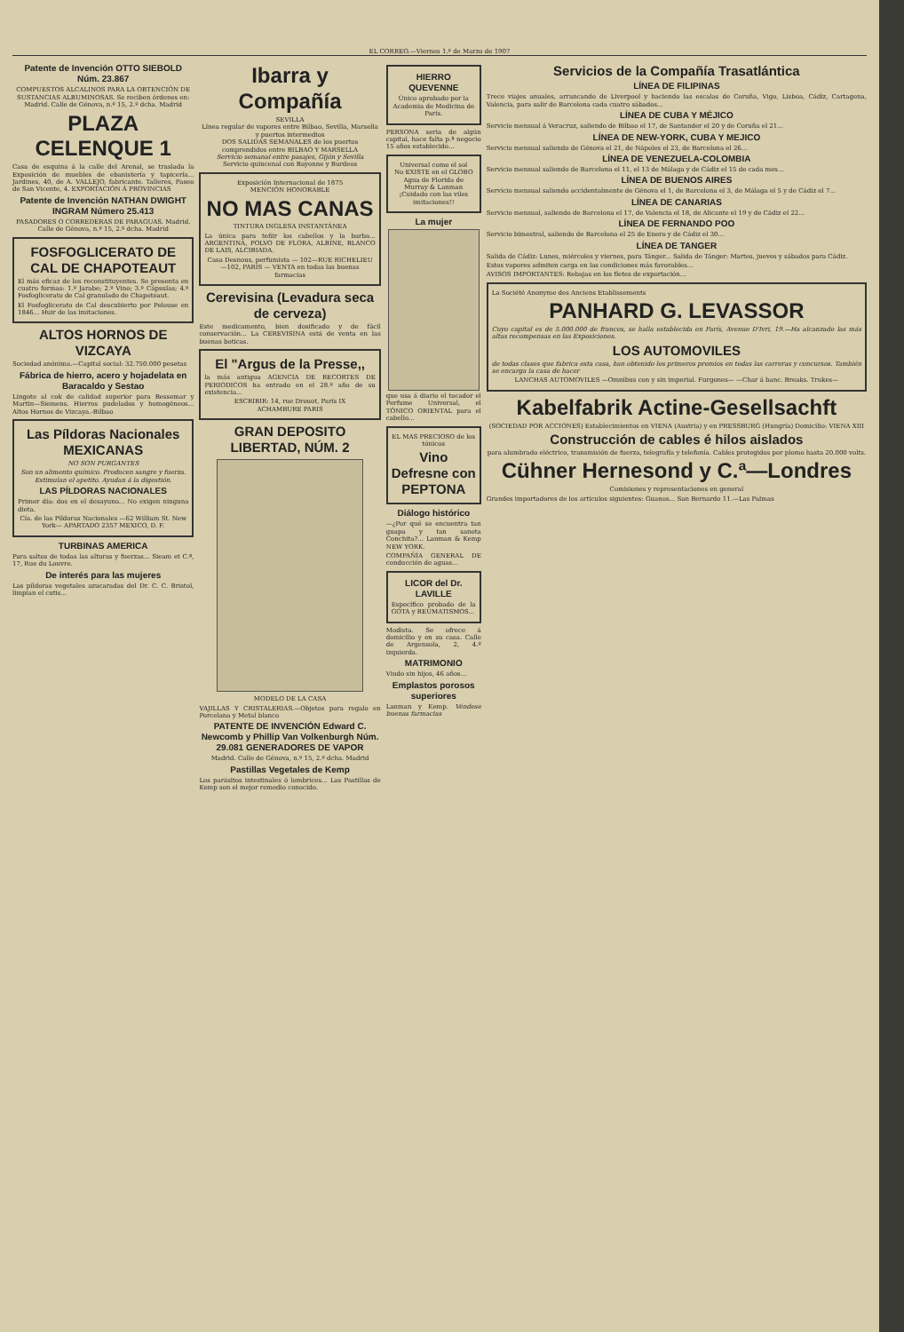EL CORREO.—Viernes 1.º de Marzo de 1907
Patente de Invención OTTO SIEBOLD Núm. 23.867
COMPUESTOS ALCALINOS PARA LA OBTENCIÓN DE SUSTANCIAS ALBUMINOSAS. Se reciben órdenes en: Madrid. Calle de Génova, n.º 15, 2.º dcha. Madrid
PLAZA CELENQUE 1
Casa de esquina á la calle del Arenal, se traslada la Exposición de muebles de ebanistería y tapicería... Jardines, 40, de A. VALLEJO, fabricante. Talleres, Paseo de San Vicente, 4. EXPORTACIÓN Á PROVINCIAS
Patente de Invención NATHAN DWIGHT INGRAM Número 25.413
PASADORES O CORREDERAS DE PARAGUAS. Madrid. Calle de Génova, n.º 15, 2.º dcha. Madrid
FOSFOGLICERATO DE CAL DE CHAPOTEAUT
El más eficaz de los reconstituyentes. Se presenta en cuatro formas: 1.º Jarabe; 2.º Vino; 3.º Cápsulas; 4.º Fosfoglicerato de Cal granulado de Chapoteaut.
El Fosfoglicerato de Cal descubierto por Pelouse en 1846... Huir de las imitaciones.
ALTOS HORNOS DE VIZCAYA
Sociedad anónima.—Capital social: 32.750.000 pesetas
Fábrica de hierro, acero y hojadelata en Baracaldo y Sestao
Lingote al cok de calidad superior para Bessemar y Martin—Siemens. Hierros pudelados y homogéneos... Altos Hornos de Vizcaya.-Bilbao
Las Píldoras Nacionales MEXICANAS
NO SON PURGANTES
Son un alimento químico. Producen sangre y fuerza. Estimulan el apetito. Ayudan á la digestión.
LAS PÍLDORAS NACIONALES
Primer día: dos en el desayuno... No exigen ninguna dieta.
Cía. de las Píldoras Nacionales —62 William St. New York— APARTADO 2357 MEXICO, D. F.
TURBINAS AMERICA
Para saltos de todas las alturas y fuerzas... Sieam et C.ª, 17, Rue du Louvre.
De interés para las mujeres
Las píldoras vegetales azucaradas del Dr. C. C. Bristol, limpian el cutis...
Ibarra y Compañía
SEVILLA
Línea regular de vapores entre Bilbao, Sevilla, Marsella y puertos intermedios
DOS SALIDAS SEMANALES de los puertos comprendidos entre BILBAO Y MARSELLA
Servicio semanal entre pasajes, Gijón y Sevilla
Servicio quincenal con Bayonne y Burdeos
Exposición Internacional de 1875
MENCIÓN HONORABLE
NO MAS CANAS
TINTURA INGLESA INSTANTÁNEA
La única para teñir los cabellos y la barba... ARGENTINA, POLVO DE FLORA, ALBINE, BLANCO DE LAIS, ALCIBIADA.
Casa Desnous, perfumista — 102—RUE RICHELIEU—102, PARIS — VENTA en todas las buenas farmacias
Cerevisina (Levadura seca de cerveza)
Este medicamento, bien dosificado y de fácil conservación... La CEREVISINA está de venta en las buenas boticas.
El "Argus de la Presse,,
la más antigua AGENCIA DE RECORTES DE PERIODICOS ha entrado en el 28.º año de su existencia...
ESCRIBIR: 14, rue Drouot, París IX
ACHAMBURE PARIS
GRAN DEPOSITO LIBERTAD, NÚM. 2
MODELO DE LA CASA
VAJILLAS Y CRISTALERIAS.—Objetos para regalo en Porcelana y Metal blanco
PATENTE DE INVENCIÓN Edward C. Newcomb y Phillip Van Volkenburgh Núm. 29.081 GENERADORES DE VAPOR
Madrid. Calle de Génova, n.º 15, 2.º dcha. Madrid
Pastillas Vegetales de Kemp
Los parásitos intestinales ó lombrices... Las Pastillas de Kemp son el mejor remedio conocido.
HIERRO QUEVENNE
Único aprobado por la Academia de Medicina de París.
PERSONA seria de algún capital, hace falta p.ª negocio 15 años establecido...
Universal como el sol
No EXISTE en el GLOBO
Agua de Florida de Murray & Lanman
¡Cuidado con las viles imitaciones!!
La mujer
que usa á diario el tocador el Perfume Universal, el TÓNICO ORIENTAL para el cabello...
EL MAS PRECIOSO de los tónicos
Vino Defresne con PEPTONA
Diálogo histórico
—¿Por qué se encuentra tan guapa y tan sanota Conchita?... Lanman & Kemp NEW YORK.
COMPAÑÍA GENERAL DE conducción de aguas...
LICOR del Dr. LAVILLE
Específico probado de la GOTA y REUMATISMOS...
Modista. Se ofrece á domicilio y en su casa. Calle de Argensola, 2, 4.º izquierda.
MATRIMONIO
Viudo sin hijos, 46 años...
Emplastos porosos superiores
Lanman y Kemp. Véndese buenas farmacias
Servicios de la Compañía Trasatlántica
LÍNEA DE FILIPINAS
Trece viajes anuales, arrancando de Liverpool y haciendo las escalas de Coruña, Vigo, Lisboa, Cádiz, Cartagena, Valencia, para salir de Barcelona cada cuatro sábados...
LÍNEA DE CUBA Y MÉJICO
Servicio mensual á Veracruz, saliendo de Bilbao el 17, de Santander el 20 y de Coruña el 21...
LÍNEA DE NEW-YORK, CUBA Y MEJICO
Servicio mensual saliendo de Génova el 21, de Nápoles el 23, de Barcelona el 26...
LÍNEA DE VENEZUELA-COLOMBIA
Servicio mensual saliendo de Barcelona el 11, el 13 de Málaga y de Cádiz el 15 de cada mes...
LÍNEA DE BUENOS AIRES
Servicio mensual saliendo accidentalmente de Génova el 1, de Barcelona el 3, de Málaga el 5 y de Cádiz el 7...
LÍNEA DE CANARIAS
Servicio mensual, saliendo de Barcelona el 17, de Valencia el 18, de Alicante el 19 y de Cádiz el 22...
LÍNEA DE FERNANDO POO
Servicio bimestral, saliendo de Barcelona el 25 de Enero y de Cádiz el 30...
LÍNEA DE TANGER
Salida de Cádiz: Lunes, miércoles y viernes, para Tánger... Salida de Tánger: Martes, jueves y sábados para Cádiz.
Estos vapores admiten carga en las condiciones más favorables...
AVISOS IMPORTANTES: Rebajas en los fletes de exportación...
La Société Anonyme des Anciens Etablissements
PANHARD G. LEVASSOR
Cuyo capital es de 5.000.000 de francos, se halla establecida en París, Avenue D'Ivri, 19.—Ha alcanzado las más altas recompensas en las Exposiciones.
LOS AUTOMOVILES
de todas clases que fabrica esta casa, han obtenido los primeros premios en todas las carreras y concursos. También se encarga la casa de hacer
LANCHAS AUTOMOVILES —Omnibus con y sin imperial. Furgones— —Char á banc. Breaks. Trukes—
Kabelfabrik Actine-Gesellsachft
(SOCIEDAD POR ACCIONES) Establecimientos en VIENA (Austria) y en PRESSBURG (Hungría) Domicilio: VIENA XIII
Construcción de cables é hilos aislados
para alumbrado eléctrico, transmisión de fuerza, telegrafía y telefonía. Cables protegidos por plomo hasta 20.000 volts.
Cühner Hernesond y C.ª—Londres
Comisiones y representaciones en general
Grandes importadores de los artículos siguientes: Guanos... San Bernardo 11.—Las Palmas